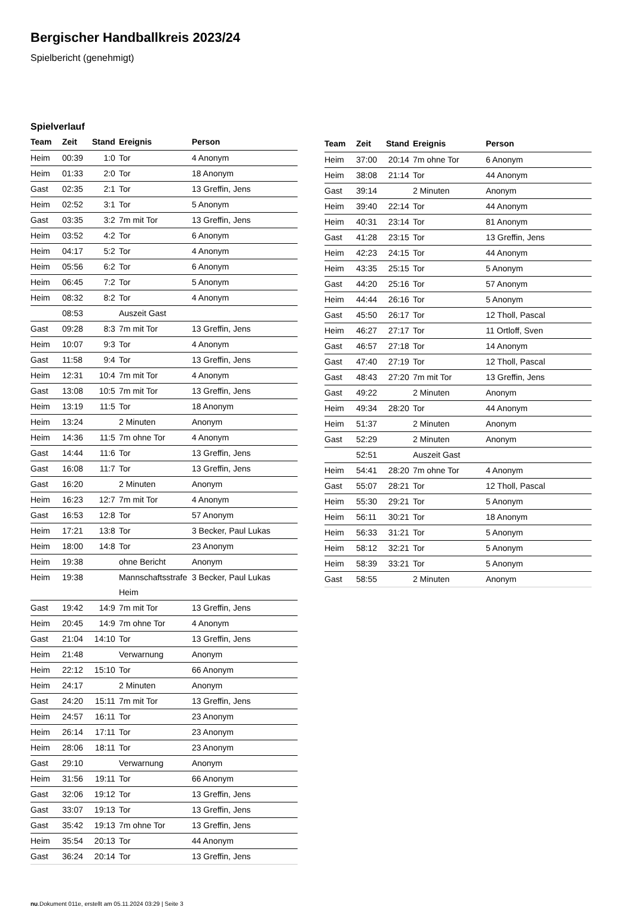Bergischer Handballkreis 2023/24
Spielbericht (genehmigt)
Spielverlauf
| Team | Zeit | Stand | Ereignis | Person |
| --- | --- | --- | --- | --- |
| Heim | 00:39 | 1:0 | Tor | 4 Anonym |
| Heim | 01:33 | 2:0 | Tor | 18 Anonym |
| Gast | 02:35 | 2:1 | Tor | 13 Greffin, Jens |
| Heim | 02:52 | 3:1 | Tor | 5 Anonym |
| Gast | 03:35 | 3:2 | 7m mit Tor | 13 Greffin, Jens |
| Heim | 03:52 | 4:2 | Tor | 6 Anonym |
| Heim | 04:17 | 5:2 | Tor | 4 Anonym |
| Heim | 05:56 | 6:2 | Tor | 6 Anonym |
| Heim | 06:45 | 7:2 | Tor | 5 Anonym |
| Heim | 08:32 | 8:2 | Tor | 4 Anonym |
| | 08:53 | | Auszeit Gast | |
| Gast | 09:28 | 8:3 | 7m mit Tor | 13 Greffin, Jens |
| Heim | 10:07 | 9:3 | Tor | 4 Anonym |
| Gast | 11:58 | 9:4 | Tor | 13 Greffin, Jens |
| Heim | 12:31 | 10:4 | 7m mit Tor | 4 Anonym |
| Gast | 13:08 | 10:5 | 7m mit Tor | 13 Greffin, Jens |
| Heim | 13:19 | 11:5 | Tor | 18 Anonym |
| Heim | 13:24 | | 2 Minuten | Anonym |
| Heim | 14:36 | 11:5 | 7m ohne Tor | 4 Anonym |
| Gast | 14:44 | 11:6 | Tor | 13 Greffin, Jens |
| Gast | 16:08 | 11:7 | Tor | 13 Greffin, Jens |
| Gast | 16:20 | | 2 Minuten | Anonym |
| Heim | 16:23 | 12:7 | 7m mit Tor | 4 Anonym |
| Gast | 16:53 | 12:8 | Tor | 57 Anonym |
| Heim | 17:21 | 13:8 | Tor | 3 Becker, Paul Lukas |
| Heim | 18:00 | 14:8 | Tor | 23 Anonym |
| Heim | 19:38 | | ohne Bericht | Anonym |
| Heim | 19:38 | | Mannschaftsstrafe Heim | 3 Becker, Paul Lukas |
| Gast | 19:42 | 14:9 | 7m mit Tor | 13 Greffin, Jens |
| Heim | 20:45 | 14:9 | 7m ohne Tor | 4 Anonym |
| Gast | 21:04 | 14:10 | Tor | 13 Greffin, Jens |
| Heim | 21:48 | | Verwarnung | Anonym |
| Heim | 22:12 | 15:10 | Tor | 66 Anonym |
| Heim | 24:17 | | 2 Minuten | Anonym |
| Gast | 24:20 | 15:11 | 7m mit Tor | 13 Greffin, Jens |
| Heim | 24:57 | 16:11 | Tor | 23 Anonym |
| Heim | 26:14 | 17:11 | Tor | 23 Anonym |
| Heim | 28:06 | 18:11 | Tor | 23 Anonym |
| Gast | 29:10 | | Verwarnung | Anonym |
| Heim | 31:56 | 19:11 | Tor | 66 Anonym |
| Gast | 32:06 | 19:12 | Tor | 13 Greffin, Jens |
| Gast | 33:07 | 19:13 | Tor | 13 Greffin, Jens |
| Gast | 35:42 | 19:13 | 7m ohne Tor | 13 Greffin, Jens |
| Heim | 35:54 | 20:13 | Tor | 44 Anonym |
| Gast | 36:24 | 20:14 | Tor | 13 Greffin, Jens |
| Team | Zeit | Stand | Ereignis | Person |
| --- | --- | --- | --- | --- |
| Heim | 37:00 | 20:14 | 7m ohne Tor | 6 Anonym |
| Heim | 38:08 | 21:14 | Tor | 44 Anonym |
| Gast | 39:14 | | 2 Minuten | Anonym |
| Heim | 39:40 | 22:14 | Tor | 44 Anonym |
| Heim | 40:31 | 23:14 | Tor | 81 Anonym |
| Gast | 41:28 | 23:15 | Tor | 13 Greffin, Jens |
| Heim | 42:23 | 24:15 | Tor | 44 Anonym |
| Heim | 43:35 | 25:15 | Tor | 5 Anonym |
| Gast | 44:20 | 25:16 | Tor | 57 Anonym |
| Heim | 44:44 | 26:16 | Tor | 5 Anonym |
| Gast | 45:50 | 26:17 | Tor | 12 Tholl, Pascal |
| Heim | 46:27 | 27:17 | Tor | 11 Ortloff, Sven |
| Gast | 46:57 | 27:18 | Tor | 14 Anonym |
| Gast | 47:40 | 27:19 | Tor | 12 Tholl, Pascal |
| Gast | 48:43 | 27:20 | 7m mit Tor | 13 Greffin, Jens |
| Gast | 49:22 | | 2 Minuten | Anonym |
| Heim | 49:34 | 28:20 | Tor | 44 Anonym |
| Heim | 51:37 | | 2 Minuten | Anonym |
| Gast | 52:29 | | 2 Minuten | Anonym |
| | 52:51 | | Auszeit Gast | |
| Heim | 54:41 | 28:20 | 7m ohne Tor | 4 Anonym |
| Gast | 55:07 | 28:21 | Tor | 12 Tholl, Pascal |
| Heim | 55:30 | 29:21 | Tor | 5 Anonym |
| Heim | 56:11 | 30:21 | Tor | 18 Anonym |
| Heim | 56:33 | 31:21 | Tor | 5 Anonym |
| Heim | 58:12 | 32:21 | Tor | 5 Anonym |
| Heim | 58:39 | 33:21 | Tor | 5 Anonym |
| Gast | 58:55 | | 2 Minuten | Anonym |
nu.Dokument 011e, erstellt am 05.11.2024 03:29 | Seite 3